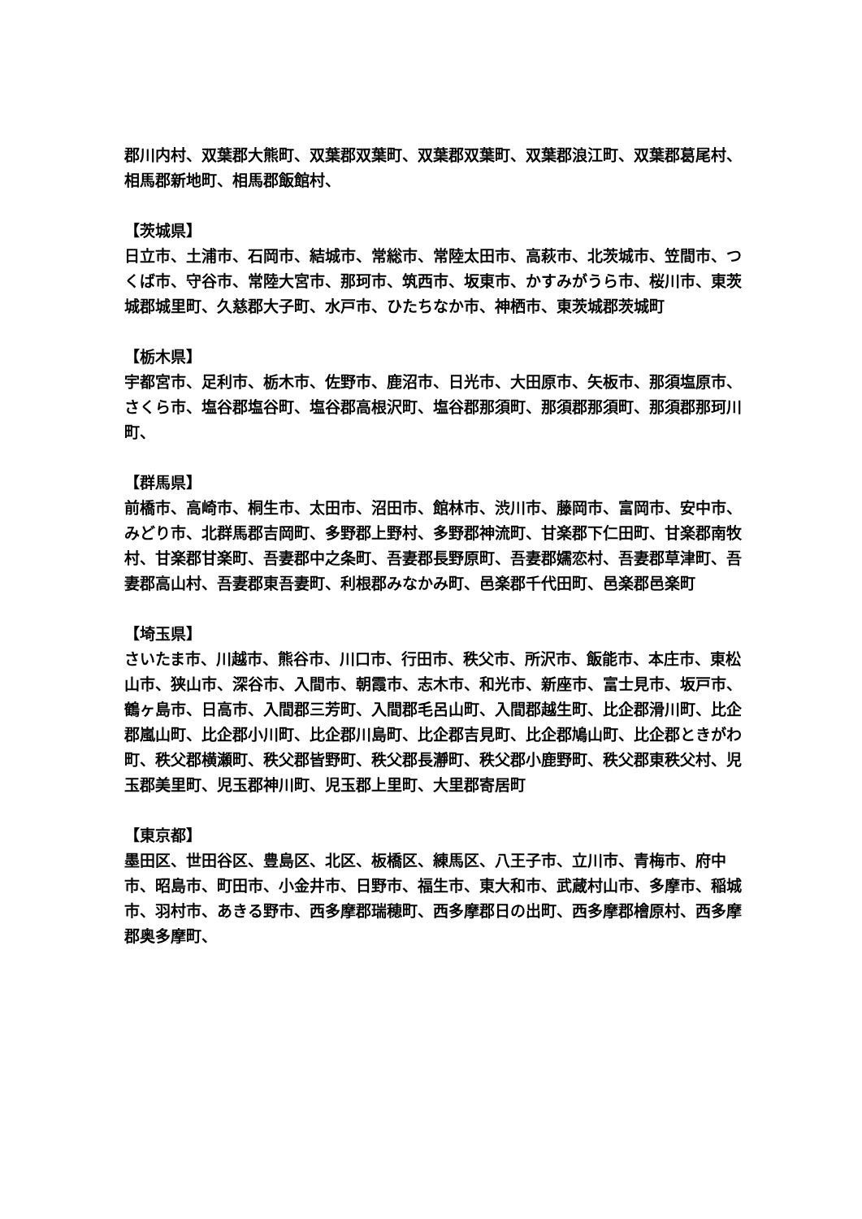郡川内村、双葉郡大熊町、双葉郡双葉町、双葉郡双葉町、双葉郡浪江町、双葉郡葛尾村、相馬郡新地町、相馬郡飯館村、
【茨城県】
日立市、土浦市、石岡市、結城市、常総市、常陸太田市、高萩市、北茨城市、笠間市、つくば市、守谷市、常陸大宮市、那珂市、筑西市、坂東市、かすみがうら市、桜川市、東茨城郡城里町、久慈郡大子町、水戸市、ひたちなか市、神栖市、東茨城郡茨城町
【栃木県】
宇都宮市、足利市、栃木市、佐野市、鹿沼市、日光市、大田原市、矢板市、那須塩原市、さくら市、塩谷郡塩谷町、塩谷郡高根沢町、塩谷郡那須町、那須郡那須町、那須郡那珂川町、
【群馬県】
前橋市、高崎市、桐生市、太田市、沼田市、館林市、渋川市、藤岡市、富岡市、安中市、みどり市、北群馬郡吉岡町、多野郡上野村、多野郡神流町、甘楽郡下仁田町、甘楽郡南牧村、甘楽郡甘楽町、吾妻郡中之条町、吾妻郡長野原町、吾妻郡嬬恋村、吾妻郡草津町、吾妻郡高山村、吾妻郡東吾妻町、利根郡みなかみ町、邑楽郡千代田町、邑楽郡邑楽町
【埼玉県】
さいたま市、川越市、熊谷市、川口市、行田市、秩父市、所沢市、飯能市、本庄市、東松山市、狭山市、深谷市、入間市、朝霞市、志木市、和光市、新座市、富士見市、坂戸市、鶴ヶ島市、日高市、入間郡三芳町、入間郡毛呂山町、入間郡越生町、比企郡滑川町、比企郡嵐山町、比企郡小川町、比企郡川島町、比企郡吉見町、比企郡鳩山町、比企郡ときがわ町、秩父郡横瀬町、秩父郡皆野町、秩父郡長瀞町、秩父郡小鹿野町、秩父郡東秩父村、児玉郡美里町、児玉郡神川町、児玉郡上里町、大里郡寄居町
【東京都】
墨田区、世田谷区、豊島区、北区、板橋区、練馬区、八王子市、立川市、青梅市、府中市、昭島市、町田市、小金井市、日野市、福生市、東大和市、武蔵村山市、多摩市、稲城市、羽村市、あきる野市、西多摩郡瑞穂町、西多摩郡日の出町、西多摩郡檜原村、西多摩郡奥多摩町、